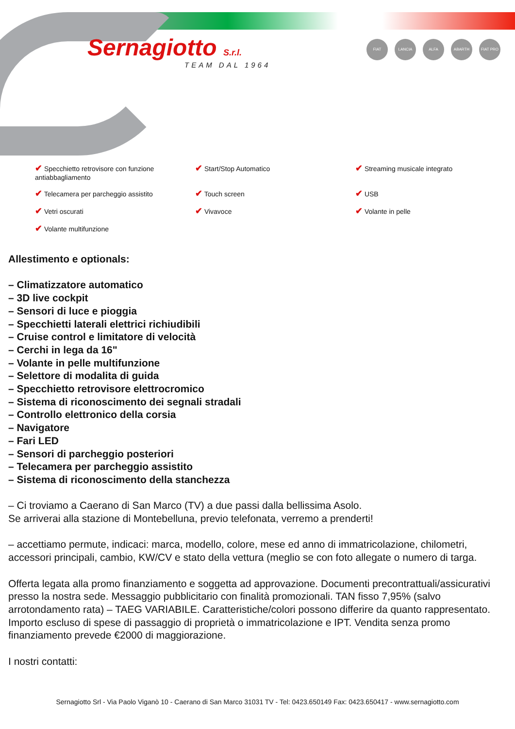Sernagiotto S.r.l.
TEAM DAL 1964
FIAT LANCIA ALFA ABARTH FIAT PRO
✔ Specchietto retrovisore con funzione antiabbagliamento
✔ Start/Stop Automatico
✔ Streaming musicale integrato
✔ Telecamera per parcheggio assistito
✔ Touch screen
✔ USB
✔ Vetri oscurati
✔ Vivavoce
✔ Volante in pelle
✔ Volante multifunzione
Allestimento e optionals:
– Climatizzatore automatico
– 3D live cockpit
– Sensori di luce e pioggia
– Specchietti laterali elettrici richiudibili
– Cruise control e limitatore di velocità
– Cerchi in lega da 16"
– Volante in pelle multifunzione
– Selettore di modalita di guida
– Specchietto retrovisore elettrocromico
– Sistema di riconoscimento dei segnali stradali
– Controllo elettronico della corsia
– Navigatore
– Fari LED
– Sensori di parcheggio posteriori
– Telecamera per parcheggio assistito
– Sistema di riconoscimento della stanchezza
– Ci troviamo a Caerano di San Marco (TV) a due passi dalla bellissima Asolo.
Se arriverai alla stazione di Montebelluna, previo telefonata, verremo a prenderti!
– accettiamo permute, indicaci: marca, modello, colore, mese ed anno di immatricolazione, chilometri, accessori principali, cambio, KW/CV e stato della vettura (meglio se con foto allegate o numero di targa.
Offerta legata alla promo finanziamento e soggetta ad approvazione. Documenti precontrattuali/assicurativi presso la nostra sede. Messaggio pubblicitario con finalità promozionali. TAN fisso 7,95% (salvo arrotondamento rata) – TAEG VARIABILE. Caratteristiche/colori possono differire da quanto rappresentato. Importo escluso di spese di passaggio di proprietà o immatricolazione e IPT. Vendita senza promo finanziamento prevede €2000 di maggiorazione.
I nostri contatti:
Sernagiotto Srl - Via Paolo Viganò 10 - Caerano di San Marco 31031 TV - Tel: 0423.650149 Fax: 0423.650417 - www.sernagiotto.com